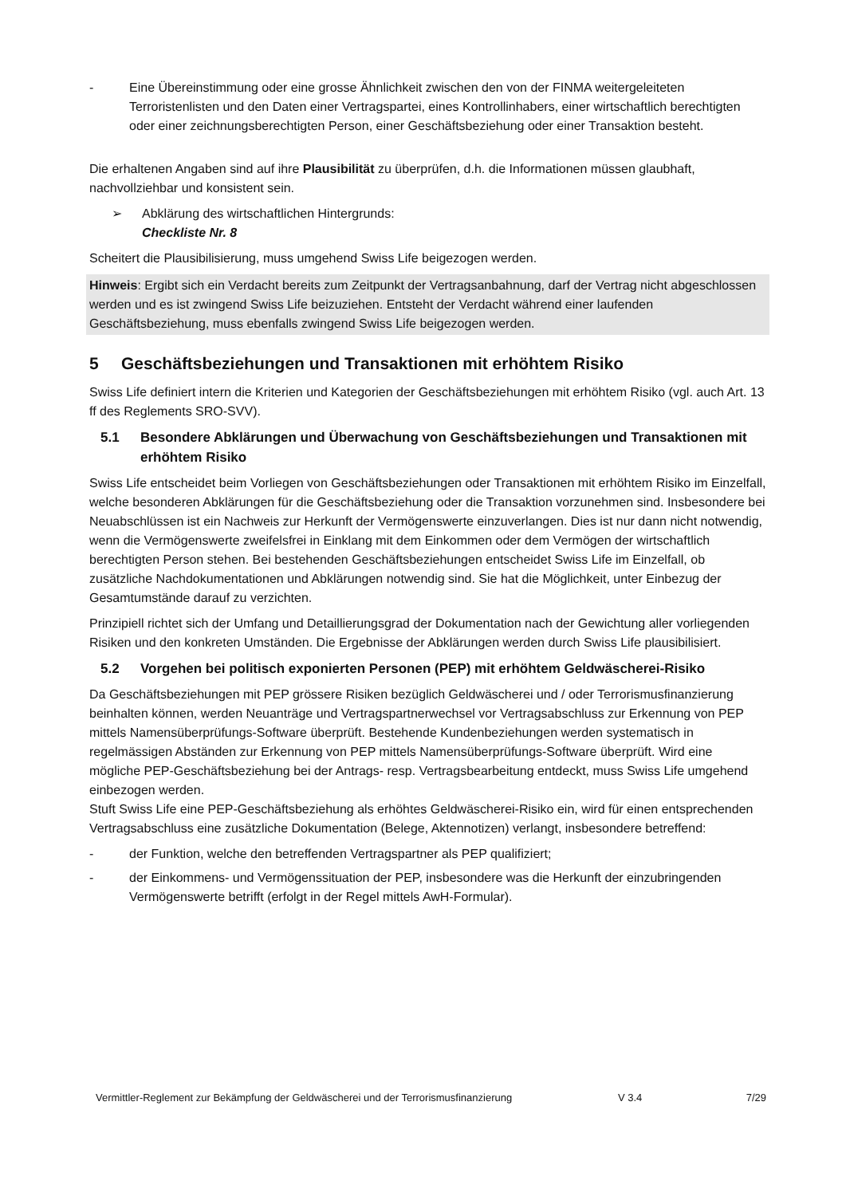- Eine Übereinstimmung oder eine grosse Ähnlichkeit zwischen den von der FINMA weitergeleiteten Terroristenlisten und den Daten einer Vertragspartei, eines Kontrollinhabers, einer wirtschaftlich berechtigten oder einer zeichnungsberechtigten Person, einer Geschäftsbeziehung oder einer Transaktion besteht.
Die erhaltenen Angaben sind auf ihre Plausibilität zu überprüfen, d.h. die Informationen müssen glaubhaft, nachvollziehbar und konsistent sein.
➢ Abklärung des wirtschaftlichen Hintergrunds:
Checkliste Nr. 8
Scheitert die Plausibilisierung, muss umgehend Swiss Life beigezogen werden.
Hinweis: Ergibt sich ein Verdacht bereits zum Zeitpunkt der Vertragsanbahnung, darf der Vertrag nicht abgeschlossen werden und es ist zwingend Swiss Life beizuziehen. Entsteht der Verdacht während einer laufenden Geschäftsbeziehung, muss ebenfalls zwingend Swiss Life beigezogen werden.
5 Geschäftsbeziehungen und Transaktionen mit erhöhtem Risiko
Swiss Life definiert intern die Kriterien und Kategorien der Geschäftsbeziehungen mit erhöhtem Risiko (vgl. auch Art. 13 ff des Reglements SRO-SVV).
5.1 Besondere Abklärungen und Überwachung von Geschäftsbeziehungen und Transaktionen mit erhöhtem Risiko
Swiss Life entscheidet beim Vorliegen von Geschäftsbeziehungen oder Transaktionen mit erhöhtem Risiko im Einzelfall, welche besonderen Abklärungen für die Geschäftsbeziehung oder die Transaktion vorzunehmen sind. Insbesondere bei Neuabschlüssen ist ein Nachweis zur Herkunft der Vermögenswerte einzuverlangen. Dies ist nur dann nicht notwendig, wenn die Vermögenswerte zweifelsfrei in Einklang mit dem Einkommen oder dem Vermögen der wirtschaftlich berechtigten Person stehen. Bei bestehenden Geschäftsbeziehungen entscheidet Swiss Life im Einzelfall, ob zusätzliche Nachdokumentationen und Abklärungen notwendig sind. Sie hat die Möglichkeit, unter Einbezug der Gesamtumstände darauf zu verzichten.
Prinzipiell richtet sich der Umfang und Detaillierungsgrad der Dokumentation nach der Gewichtung aller vorliegenden Risiken und den konkreten Umständen. Die Ergebnisse der Abklärungen werden durch Swiss Life plausibilisiert.
5.2 Vorgehen bei politisch exponierten Personen (PEP) mit erhöhtem Geldwäscherei-Risiko
Da Geschäftsbeziehungen mit PEP grössere Risiken bezüglich Geldwäscherei und / oder Terrorismusfinanzierung beinhalten können, werden Neuanträge und Vertragspartnerwechsel vor Vertragsabschluss zur Erkennung von PEP mittels Namensüberprüfungs-Software überprüft. Bestehende Kundenbeziehungen werden systematisch in regelmässigen Abständen zur Erkennung von PEP mittels Namensüberprüfungs-Software überprüft. Wird eine mögliche PEP-Geschäftsbeziehung bei der Antrags- resp. Vertragsbearbeitung entdeckt, muss Swiss Life umgehend einbezogen werden.
Stuft Swiss Life eine PEP-Geschäftsbeziehung als erhöhtes Geldwäscherei-Risiko ein, wird für einen entsprechenden Vertragsabschluss eine zusätzliche Dokumentation (Belege, Aktennotizen) verlangt, insbesondere betreffend:
- der Funktion, welche den betreffenden Vertragspartner als PEP qualifiziert;
- der Einkommens- und Vermögenssituation der PEP, insbesondere was die Herkunft der einzubringenden Vermögenswerte betrifft (erfolgt in der Regel mittels AwH-Formular).
Vermittler-Reglement zur Bekämpfung der Geldwäscherei und der Terrorismusfinanzierung V 3.4 7/29